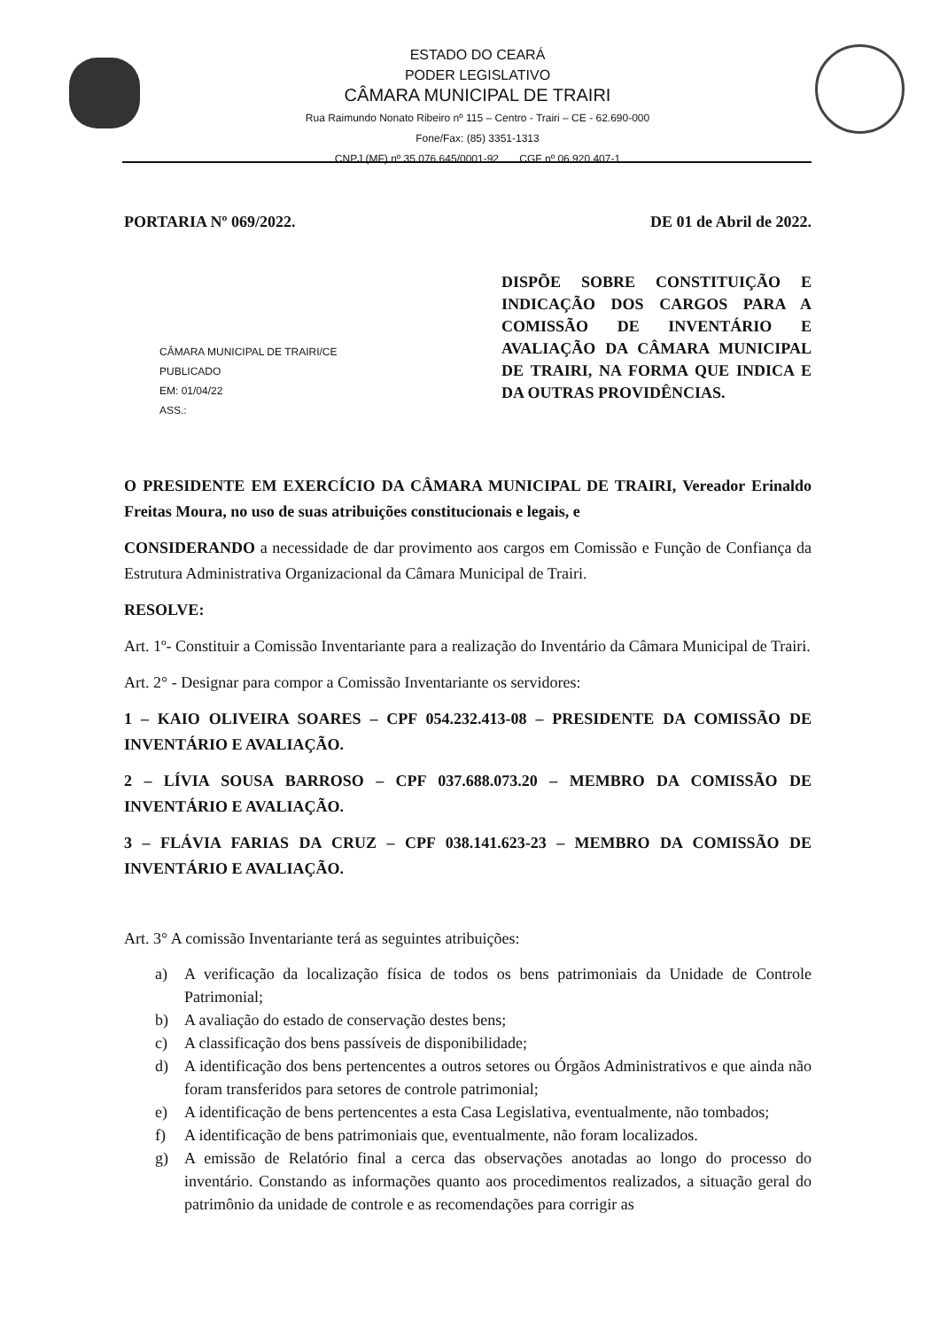ESTADO DO CEARÁ
PODER LEGISLATIVO
CÂMARA MUNICIPAL DE TRAIRI
Rua Raimundo Nonato Ribeiro nº 115 – Centro - Trairi – CE - 62.690-000
Fone/Fax: (85) 3351-1313
CNPJ (MF) nº 35.076.645/0001-92 CGF nº 06.920.407-1
PORTARIA Nº 069/2022. DE 01 de Abril de 2022.
CÂMARA MUNICIPAL DE TRAIRI/CE
PUBLICADO
EM: 01/04/22
ASS.:
DISPÕE SOBRE CONSTITUIÇÃO E INDICAÇÃO DOS CARGOS PARA A COMISSÃO DE INVENTÁRIO E AVALIAÇÃO DA CÂMARA MUNICIPAL DE TRAIRI, NA FORMA QUE INDICA E DA OUTRAS PROVIDÊNCIAS.
O PRESIDENTE EM EXERCÍCIO DA CÂMARA MUNICIPAL DE TRAIRI, Vereador Erinaldo Freitas Moura, no uso de suas atribuições constitucionais e legais, e
CONSIDERANDO a necessidade de dar provimento aos cargos em Comissão e Função de Confiança da Estrutura Administrativa Organizacional da Câmara Municipal de Trairi.
RESOLVE:
Art. 1º- Constituir a Comissão Inventariante para a realização do Inventário da Câmara Municipal de Trairi.
Art. 2° - Designar para compor a Comissão Inventariante os servidores:
1 – KAIO OLIVEIRA SOARES – CPF 054.232.413-08 – PRESIDENTE DA COMISSÃO DE INVENTÁRIO E AVALIAÇÃO.
2 – LÍVIA SOUSA BARROSO – CPF 037.688.073.20 – MEMBRO DA COMISSÃO DE INVENTÁRIO E AVALIAÇÃO.
3 – FLÁVIA FARIAS DA CRUZ – CPF 038.141.623-23 – MEMBRO DA COMISSÃO DE INVENTÁRIO E AVALIAÇÃO.
Art. 3° A comissão Inventariante terá as seguintes atribuições:
a) A verificação da localização física de todos os bens patrimoniais da Unidade de Controle Patrimonial;
b) A avaliação do estado de conservação destes bens;
c) A classificação dos bens passíveis de disponibilidade;
d) A identificação dos bens pertencentes a outros setores ou Órgãos Administrativos e que ainda não foram transferidos para setores de controle patrimonial;
e) A identificação de bens pertencentes a esta Casa Legislativa, eventualmente, não tombados;
f) A identificação de bens patrimoniais que, eventualmente, não foram localizados.
g) A emissão de Relatório final a cerca das observações anotadas ao longo do processo do inventário. Constando as informações quanto aos procedimentos realizados, a situação geral do patrimônio da unidade de controle e as recomendações para corrigir as